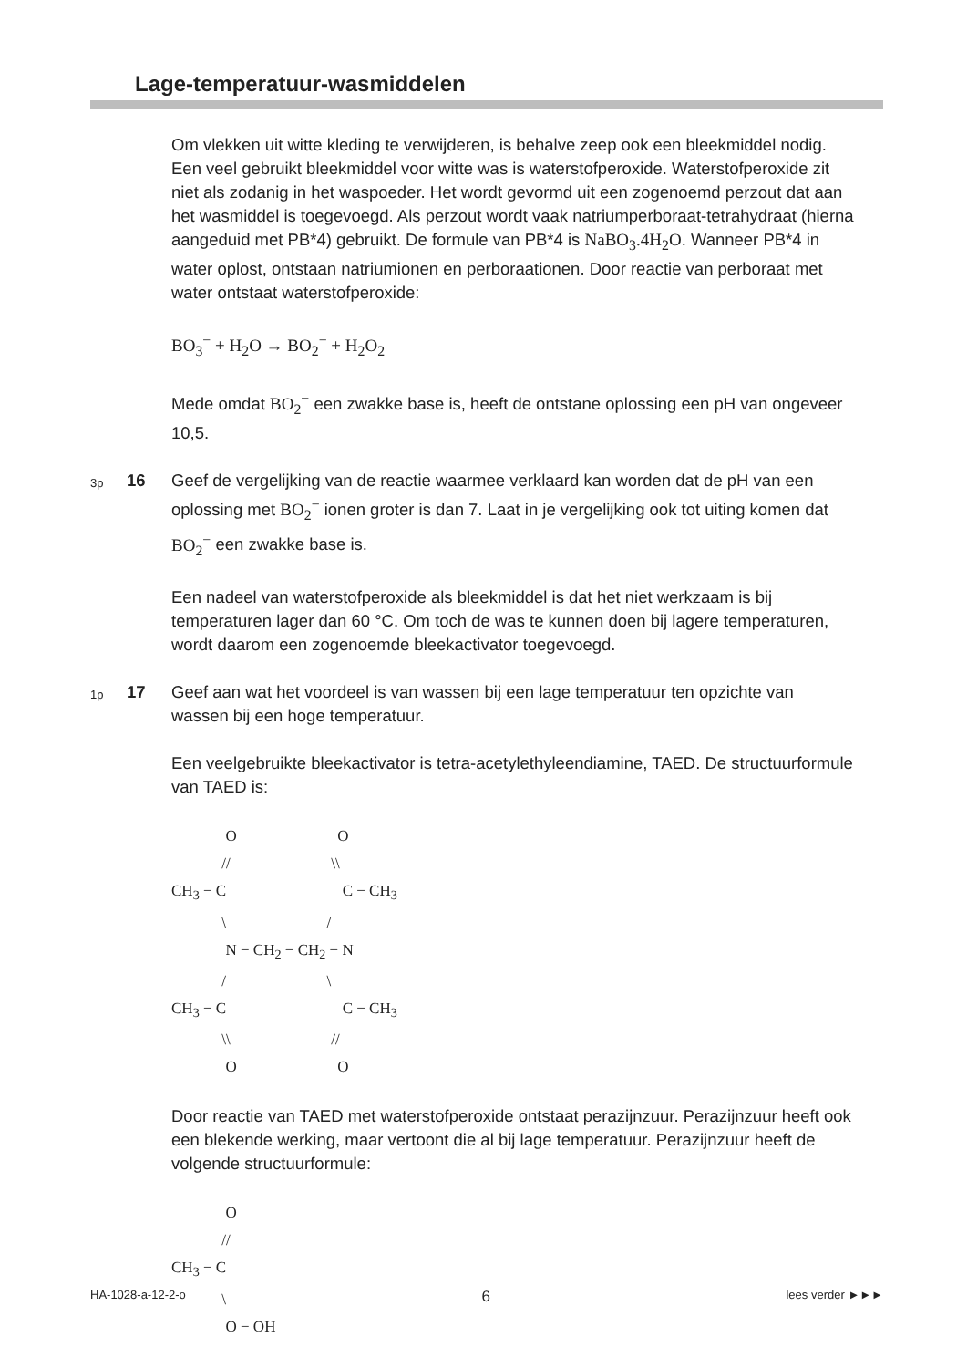Lage-temperatuur-wasmiddelen
Om vlekken uit witte kleding te verwijderen, is behalve zeep ook een bleekmiddel nodig. Een veel gebruikt bleekmiddel voor witte was is waterstofperoxide. Waterstofperoxide zit niet als zodanig in het waspoeder. Het wordt gevormd uit een zogenoemd perzout dat aan het wasmiddel is toegevoegd. Als perzout wordt vaak natriumperboraat-tetrahydraat (hierna aangeduid met PB*4) gebruikt. De formule van PB*4 is NaBO<sub>3</sub>.4H<sub>2</sub>O. Wanneer PB*4 in water oplost, ontstaan natriumionen en perboraationen. Door reactie van perboraat met water ontstaat waterstofperoxide:
BO<sub>3</sub><sup>−</sup> + H<sub>2</sub>O → BO<sub>2</sub><sup>−</sup> + H<sub>2</sub>O<sub>2</sub>
Mede omdat BO<sub>2</sub><sup>−</sup> een zwakke base is, heeft de ontstane oplossing een pH van ongeveer 10,5.
3p
16 Geef de vergelijking van de reactie waarmee verklaard kan worden dat de pH van een oplossing met BO<sub>2</sub><sup>−</sup> ionen groter is dan 7. Laat in je vergelijking ook tot uiting komen dat BO<sub>2</sub><sup>−</sup> een zwakke base is.
Een nadeel van waterstofperoxide als bleekmiddel is dat het niet werkzaam is bij temperaturen lager dan 60 °C. Om toch de was te kunnen doen bij lagere temperaturen, wordt daarom een zogenoemde bleekactivator toegevoegd.
1p
17 Geef aan wat het voordeel is van wassen bij een lage temperatuur ten opzichte van wassen bij een hoge temperatuur.
Een veelgebruikte bleekactivator is tetra-acetylethyleendiamine, TAED. De structuurformule van TAED is:
O O // \\ CH<sub>3</sub> − C C − CH<sub>3</sub> \ / N − CH<sub>2</sub> − CH<sub>2</sub> − N / \ CH<sub>3</sub> − C C − CH<sub>3</sub> \\ // O O
Door reactie van TAED met waterstofperoxide ontstaat perazijnzuur. Perazijnzuur heeft ook een blekende werking, maar vertoont die al bij lage temperatuur. Perazijnzuur heeft de volgende structuurformule:
O // CH<sub>3</sub> − C \ O − OH
HA-1028-a-12-2-o 6 lees verder ►►►